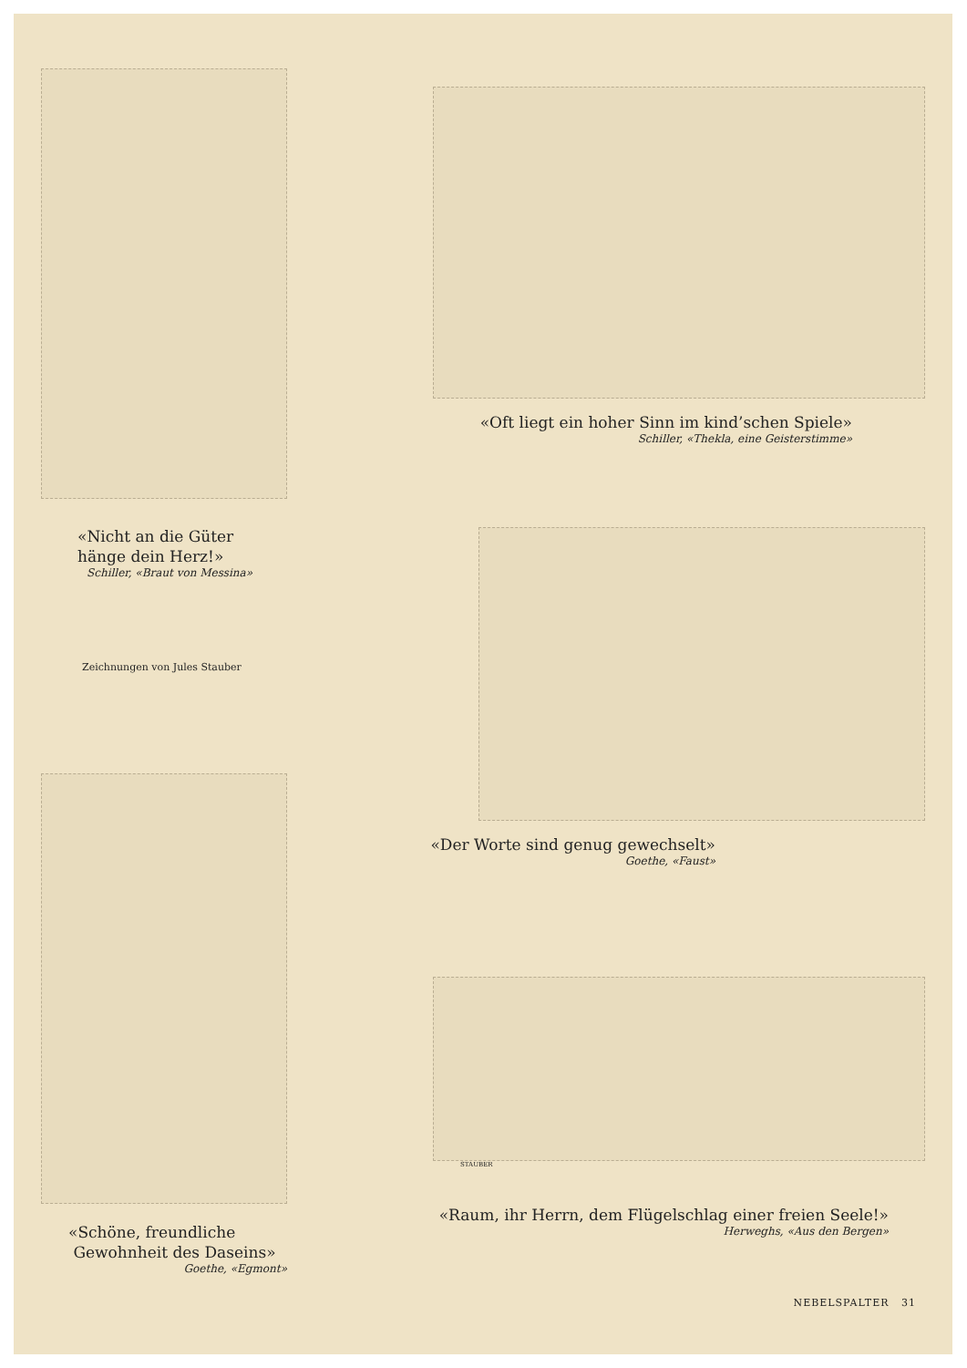«Nicht an die Güter
hänge dein Herz!»
Schiller, «Braut von Messina»
Zeichnungen von Jules Stauber
«Schöne, freundliche
Gewohnheit des Daseins»
Goethe, «Egmont»
«Oft liegt ein hoher Sinn im kind’schen Spiele»
Schiller, «Thekla, eine Geisterstimme»
«Der Worte sind genug gewechselt»
Goethe, «Faust»
STAUBER
«Raum, ihr Herrn, dem Flügelschlag einer freien Seele!»
Herweghs, «Aus den Bergen»
NEBELSPALTER 31